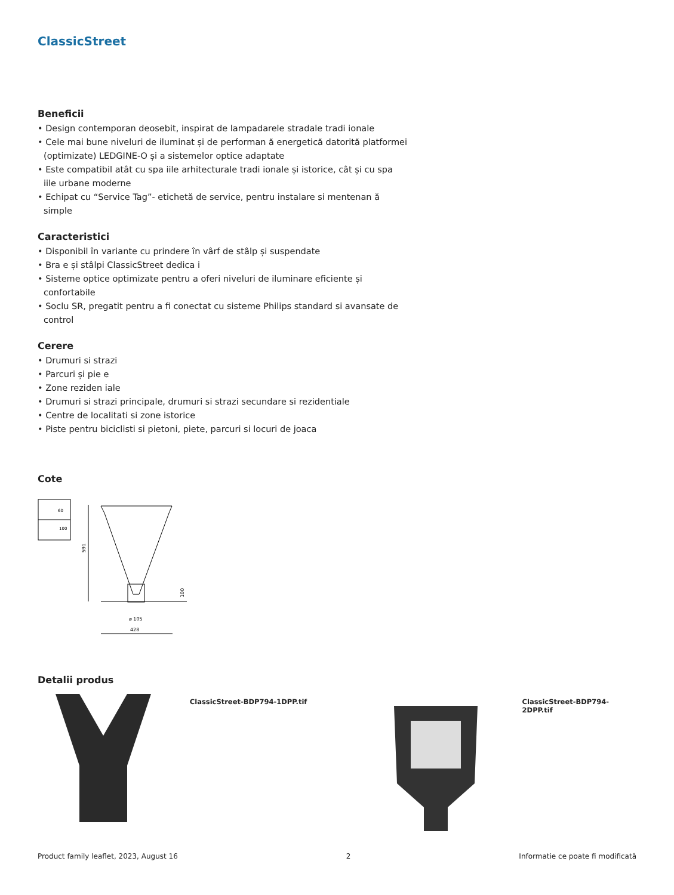ClassicStreet
Beneficii
• Design contemporan deosebit, inspirat de lampadarele stradale tradi ionale
• Cele mai bune niveluri de iluminat și de performan ă energetică datorită platformei (optimizate) LEDGINE-O și a sistemelor optice adaptate
• Este compatibil atât cu spa iile arhitecturale tradi ionale și istorice, cât și cu spa iile urbane moderne
• Echipat cu “Service Tag”- etichetă de service, pentru instalare si mentenan ă simple
Caracteristici
• Disponibil în variante cu prindere în vârf de stâlp și suspendate
• Bra e și stâlpi ClassicStreet dedica i
• Sisteme optice optimizate pentru a oferi niveluri de iluminare eficiente și confortabile
• Soclu SR, pregatit pentru a fi conectat cu sisteme Philips standard si avansate de control
Cerere
• Drumuri si strazi
• Parcuri și pie e
• Zone reziden iale
• Drumuri si strazi principale, drumuri si strazi secundare si rezidentiale
• Centre de localitati si zone istorice
• Piste pentru biciclisti si pietoni, piete, parcuri si locuri de joaca
Cote
60
100
591
100
⌀ 105
428
Detalii produs
ClassicStreet-BDP794-1DPP.tif ClassicStreet-BDP794-2DPP.tif
Product family leaflet, 2023, August 16 2 Informatie ce poate fi modificată